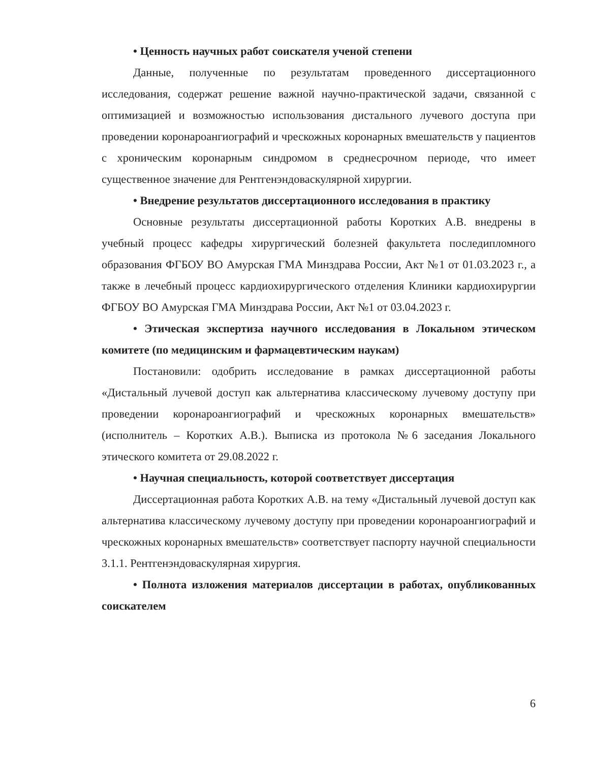• Ценность научных работ соискателя ученой степени
Данные, полученные по результатам проведенного диссертационного исследования, содержат решение важной научно-практической задачи, связанной с оптимизацией и возможностью использования дистального лучевого доступа при проведении коронароангиографий и чрескожных коронарных вмешательств у пациентов с хроническим коронарным синдромом в среднесрочном периоде, что имеет существенное значение для Рентгенэндоваскулярной хирургии.
• Внедрение результатов диссертационного исследования в практику
Основные результаты диссертационной работы Коротких А.В. внедрены в учебный процесс кафедры хирургический болезней факультета последипломного образования ФГБОУ ВО Амурская ГМА Минздрава России, Акт №1 от 01.03.2023 г., а также в лечебный процесс кардиохирургического отделения Клиники кардиохирургии ФГБОУ ВО Амурская ГМА Минздрава России, Акт №1 от 03.04.2023 г.
• Этическая экспертиза научного исследования в Локальном этическом комитете (по медицинским и фармацевтическим наукам)
Постановили: одобрить исследование в рамках диссертационной работы «Дистальный лучевой доступ как альтернатива классическому лучевому доступу при проведении коронароангиографий и чрескожных коронарных вмешательств» (исполнитель – Коротких А.В.). Выписка из протокола №6 заседания Локального этического комитета от 29.08.2022 г.
• Научная специальность, которой соответствует диссертация
Диссертационная работа Коротких А.В. на тему «Дистальный лучевой доступ как альтернатива классическому лучевому доступу при проведении коронароангиографий и чрескожных коронарных вмешательств» соответствует паспорту научной специальности 3.1.1. Рентгенэндоваскулярная хирургия.
• Полнота изложения материалов диссертации в работах, опубликованных соискателем
6